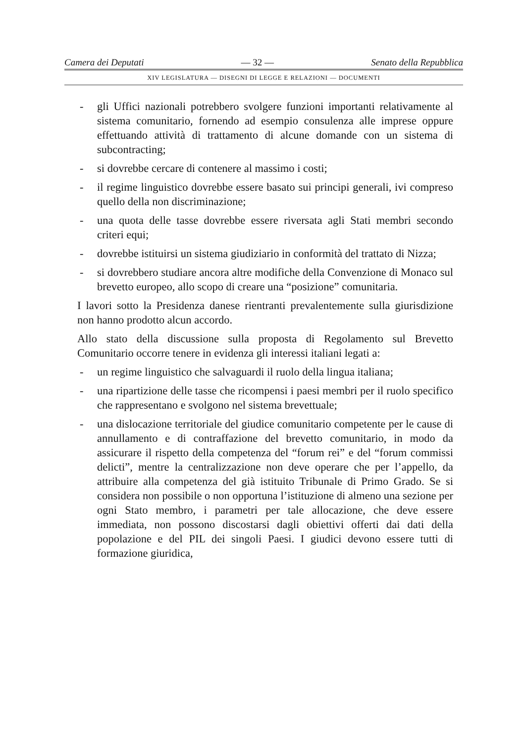Camera dei Deputati — 32 — Senato della Repubblica
XIV LEGISLATURA — DISEGNI DI LEGGE E RELAZIONI — DOCUMENTI
- gli Uffici nazionali potrebbero svolgere funzioni importanti relativamente al sistema comunitario, fornendo ad esempio consulenza alle imprese oppure effettuando attività di trattamento di alcune domande con un sistema di subcontracting;
- si dovrebbe cercare di contenere al massimo i costi;
- il regime linguistico dovrebbe essere basato sui principi generali, ivi compreso quello della non discriminazione;
- una quota delle tasse dovrebbe essere riversata agli Stati membri secondo criteri equi;
- dovrebbe istituirsi un sistema giudiziario in conformità del trattato di Nizza;
- si dovrebbero studiare ancora altre modifiche della Convenzione di Monaco sul brevetto europeo, allo scopo di creare una “posizione” comunitaria.
I lavori sotto la Presidenza danese rientranti prevalentemente sulla giurisdizione non hanno prodotto alcun accordo.
Allo stato della discussione sulla proposta di Regolamento sul Brevetto Comunitario occorre tenere in evidenza gli interessi italiani legati a:
- un regime linguistico che salvaguardi il ruolo della lingua italiana;
- una ripartizione delle tasse che ricompensi i paesi membri per il ruolo specifico che rappresentano e svolgono nel sistema brevettuale;
- una dislocazione territoriale del giudice comunitario competente per le cause di annullamento e di contraffazione del brevetto comunitario, in modo da assicurare il rispetto della competenza del “forum rei” e del “forum commissi delicti”, mentre la centralizzazione non deve operare che per l’appello, da attribuire alla competenza del già istituito Tribunale di Primo Grado. Se si considera non possibile o non opportuna l’istituzione di almeno una sezione per ogni Stato membro, i parametri per tale allocazione, che deve essere immediata, non possono discostarsi dagli obiettivi offerti dai dati della popolazione e del PIL dei singoli Paesi. I giudici devono essere tutti di formazione giuridica,